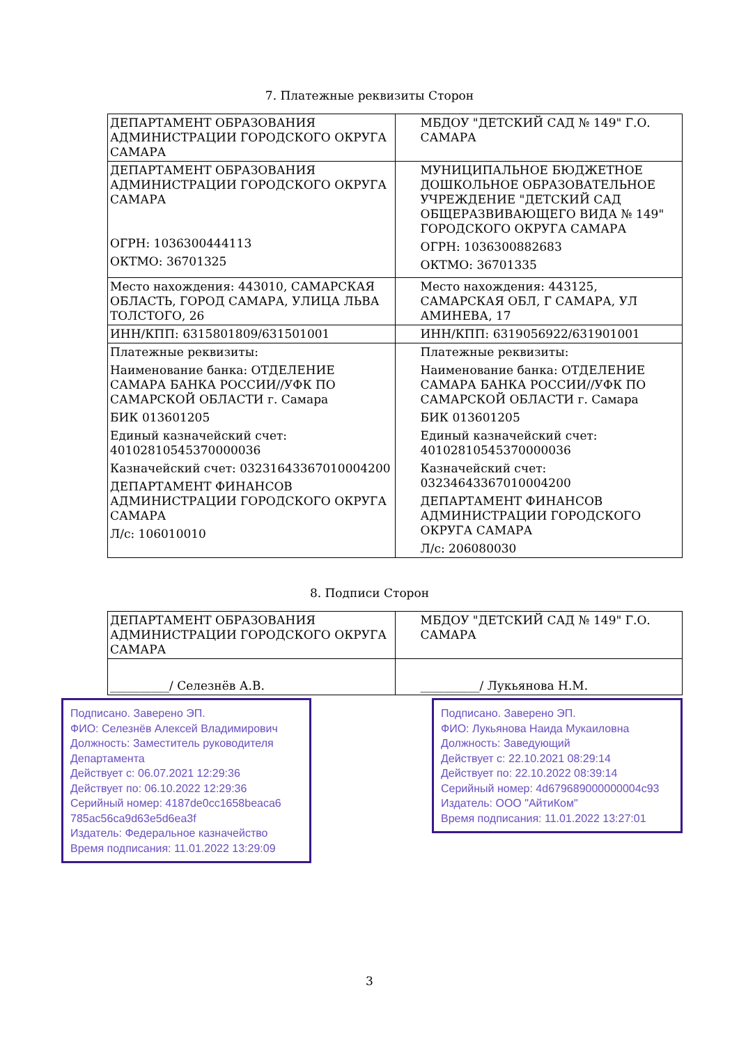7. Платежные реквизиты Сторон
| ДЕПАРТАМЕНТ ОБРАЗОВАНИЯ АДМИНИСТРАЦИИ ГОРОДСКОГО ОКРУГА САМАРА | МБДОУ "ДЕТСКИЙ САД № 149" Г.О. САМАРА |
| ДЕПАРТАМЕНТ ОБРАЗОВАНИЯ АДМИНИСТРАЦИИ ГОРОДСКОГО ОКРУГА САМАРА ОГРН: 1036300444113 ОКТМО: 36701325 | МУНИЦИПАЛЬНОЕ БЮДЖЕТНОЕ ДОШКОЛЬНОЕ ОБРАЗОВАТЕЛЬНОЕ УЧРЕЖДЕНИЕ "ДЕТСКИЙ САД ОБЩЕРАЗВИВАЮЩЕГО ВИДА № 149" ГОРОДСКОГО ОКРУГА САМАРА ОГРН: 1036300882683 ОКТМО: 36701335 |
| Место нахождения: 443010, САМАРСКАЯ ОБЛАСТЬ, ГОРОД САМАРА, УЛИЦА ЛЬВА ТОЛСТОГО, 26 | Место нахождения: 443125, САМАРСКАЯ ОБЛ, Г САМАРА, УЛ АМИНЕВА, 17 |
| ИНН/КПП: 6315801809/631501001 | ИНН/КПП: 6319056922/631901001 |
| Платежные реквизиты: Наименование банка: ОТДЕЛЕНИЕ САМАРА БАНКА РОССИИ//УФК ПО САМАРСКОЙ ОБЛАСТИ г. Самара БИК 013601205 Единый казначейский счет: 40102810545370000036 Казначейский счет: 03231643367010004200 ДЕПАРТАМЕНТ ФИНАНСОВ АДМИНИСТРАЦИИ ГОРОДСКОГО ОКРУГА САМАРА Л/с: 106010010 | Платежные реквизиты: Наименование банка: ОТДЕЛЕНИЕ САМАРА БАНКА РОССИИ//УФК ПО САМАРСКОЙ ОБЛАСТИ г. Самара БИК 013601205 Единый казначейский счет: 40102810545370000036 Казначейский счет: 03234643367010004200 ДЕПАРТАМЕНТ ФИНАНСОВ АДМИНИСТРАЦИИ ГОРОДСКОГО ОКРУГА САМАРА Л/с: 206080030 |
8. Подписи Сторон
| ДЕПАРТАМЕНТ ОБРАЗОВАНИЯ АДМИНИСТРАЦИИ ГОРОДСКОГО ОКРУГА САМАРА | МБДОУ "ДЕТСКИЙ САД № 149" Г.О. САМАРА |
| __________/ Селезнёв А.В. | __________/ Лукьянова Н.М. |
Подписано. Заверено ЭП.
ФИО: Селезнёв Алексей Владимирович
Должность: Заместитель руководителя Департамента
Действует с: 06.07.2021 12:29:36
Действует по: 06.10.2022 12:29:36
Серийный номер: 4187de0cc1658beaca6 785ac56ca9d63e5d6ea3f
Издатель: Федеральное казначейство
Время подписания: 11.01.2022 13:29:09
Подписано. Заверено ЭП.
ФИО: Лукьянова Наида Мукаиловна
Должность: Заведующий
Действует с: 22.10.2021 08:29:14
Действует по: 22.10.2022 08:39:14
Серийный номер: 4d679689000000004c93
Издатель: ООО "АйтиКом"
Время подписания: 11.01.2022 13:27:01
3